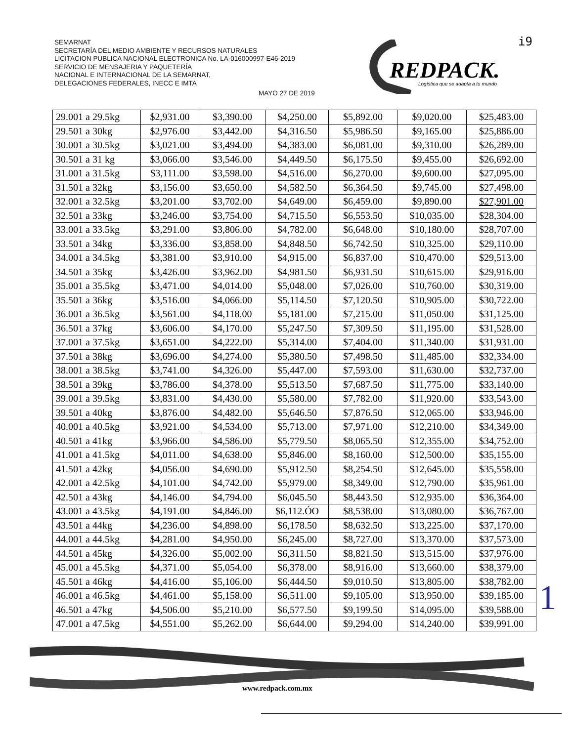SEMARNAT
SECRETARÍA DEL MEDIO AMBIENTE Y RECURSOS NATURALES
LICITACION PUBLICA NACIONAL ELECTRONICA No. LA-016000997-E46-2019
SERVICIO DE MENSAJERIA Y PAQUETERÍA
NACIONAL E INTERNACIONAL DE LA SEMARNAT,
DELEGACIONES FEDERALES, INECC E IMTA
MAYO 27 DE 2019
i9
REDPACK.
Logística que se adapta a tu mundo
| 29.001 a 29.5kg | $2,931.00 | $3,390.00 | $4,250.00 | $5,892.00 | $9,020.00 | $25,483.00 |
| 29.501 a 30kg | $2,976.00 | $3,442.00 | $4,316.50 | $5,986.50 | $9,165.00 | $25,886.00 |
| 30.001 a 30.5kg | $3,021.00 | $3,494.00 | $4,383.00 | $6,081.00 | $9,310.00 | $26,289.00 |
| 30.501 a 31 kg | $3,066.00 | $3,546.00 | $4,449.50 | $6,175.50 | $9,455.00 | $26,692.00 |
| 31.001 a 31.5kg | $3,111.00 | $3,598.00 | $4,516.00 | $6,270.00 | $9,600.00 | $27,095.00 |
| 31.501 a 32kg | $3,156.00 | $3,650.00 | $4,582.50 | $6,364.50 | $9,745.00 | $27,498.00 |
| 32.001 a 32.5kg | $3,201.00 | $3,702.00 | $4,649.00 | $6,459.00 | $9,890.00 | $27,901.00 |
| 32.501 a 33kg | $3,246.00 | $3,754.00 | $4,715.50 | $6,553.50 | $10,035.00 | $28,304.00 |
| 33.001 a 33.5kg | $3,291.00 | $3,806.00 | $4,782.00 | $6,648.00 | $10,180.00 | $28,707.00 |
| 33.501 a 34kg | $3,336.00 | $3,858.00 | $4,848.50 | $6,742.50 | $10,325.00 | $29,110.00 |
| 34.001 a 34.5kg | $3,381.00 | $3,910.00 | $4,915.00 | $6,837.00 | $10,470.00 | $29,513.00 |
| 34.501 a 35kg | $3,426.00 | $3,962.00 | $4,981.50 | $6,931.50 | $10,615.00 | $29,916.00 |
| 35.001 a 35.5kg | $3,471.00 | $4,014.00 | $5,048.00 | $7,026.00 | $10,760.00 | $30,319.00 |
| 35.501 a 36kg | $3,516.00 | $4,066.00 | $5,114.50 | $7,120.50 | $10,905.00 | $30,722.00 |
| 36.001 a 36.5kg | $3,561.00 | $4,118.00 | $5,181.00 | $7,215.00 | $11,050.00 | $31,125.00 |
| 36.501 a 37kg | $3,606.00 | $4,170.00 | $5,247.50 | $7,309.50 | $11,195.00 | $31,528.00 |
| 37.001 a 37.5kg | $3,651.00 | $4,222.00 | $5,314.00 | $7,404.00 | $11,340.00 | $31,931.00 |
| 37.501 a 38kg | $3,696.00 | $4,274.00 | $5,380.50 | $7,498.50 | $11,485.00 | $32,334.00 |
| 38.001 a 38.5kg | $3,741.00 | $4,326.00 | $5,447.00 | $7,593.00 | $11,630.00 | $32,737.00 |
| 38.501 a 39kg | $3,786.00 | $4,378.00 | $5,513.50 | $7,687.50 | $11,775.00 | $33,140.00 |
| 39.001 a 39.5kg | $3,831.00 | $4,430.00 | $5,580.00 | $7,782.00 | $11,920.00 | $33,543.00 |
| 39.501 a 40kg | $3,876.00 | $4,482.00 | $5,646.50 | $7,876.50 | $12,065.00 | $33,946.00 |
| 40.001 a 40.5kg | $3,921.00 | $4,534.00 | $5,713.00 | $7,971.00 | $12,210.00 | $34,349.00 |
| 40.501 a 41kg | $3,966.00 | $4,586.00 | $5,779.50 | $8,065.50 | $12,355.00 | $34,752.00 |
| 41.001 a 41.5kg | $4,011.00 | $4,638.00 | $5,846.00 | $8,160.00 | $12,500.00 | $35,155.00 |
| 41.501 a 42kg | $4,056.00 | $4,690.00 | $5,912.50 | $8,254.50 | $12,645.00 | $35,558.00 |
| 42.001 a 42.5kg | $4,101.00 | $4,742.00 | $5,979.00 | $8,349.00 | $12,790.00 | $35,961.00 |
| 42.501 a 43kg | $4,146.00 | $4,794.00 | $6,045.50 | $8,443.50 | $12,935.00 | $36,364.00 |
| 43.001 a 43.5kg | $4,191.00 | $4,846.00 | $6,112.ÓO | $8,538.00 | $13,080.00 | $36,767.00 |
| 43.501 a 44kg | $4,236.00 | $4,898.00 | $6,178.50 | $8,632.50 | $13,225.00 | $37,170.00 |
| 44.001 a 44.5kg | $4,281.00 | $4,950.00 | $6,245.00 | $8,727.00 | $13,370.00 | $37,573.00 |
| 44.501 a 45kg | $4,326.00 | $5,002.00 | $6,311.50 | $8,821.50 | $13,515.00 | $37,976.00 |
| 45.001 a 45.5kg | $4,371.00 | $5,054.00 | $6,378.00 | $8,916.00 | $13,660.00 | $38,379.00 |
| 45.501 a 46kg | $4,416.00 | $5,106.00 | $6,444.50 | $9,010.50 | $13,805.00 | $38,782.00 |
| 46.001 a 46.5kg | $4,461.00 | $5,158.00 | $6,511.00 | $9,105.00 | $13,950.00 | $39,185.00 |
| 46.501 a 47kg | $4,506.00 | $5,210.00 | $6,577.50 | $9,199.50 | $14,095.00 | $39,588.00 |
| 47.001 a 47.5kg | $4,551.00 | $5,262.00 | $6,644.00 | $9,294.00 | $14,240.00 | $39,991.00 |
www.redpack.com.mx
1